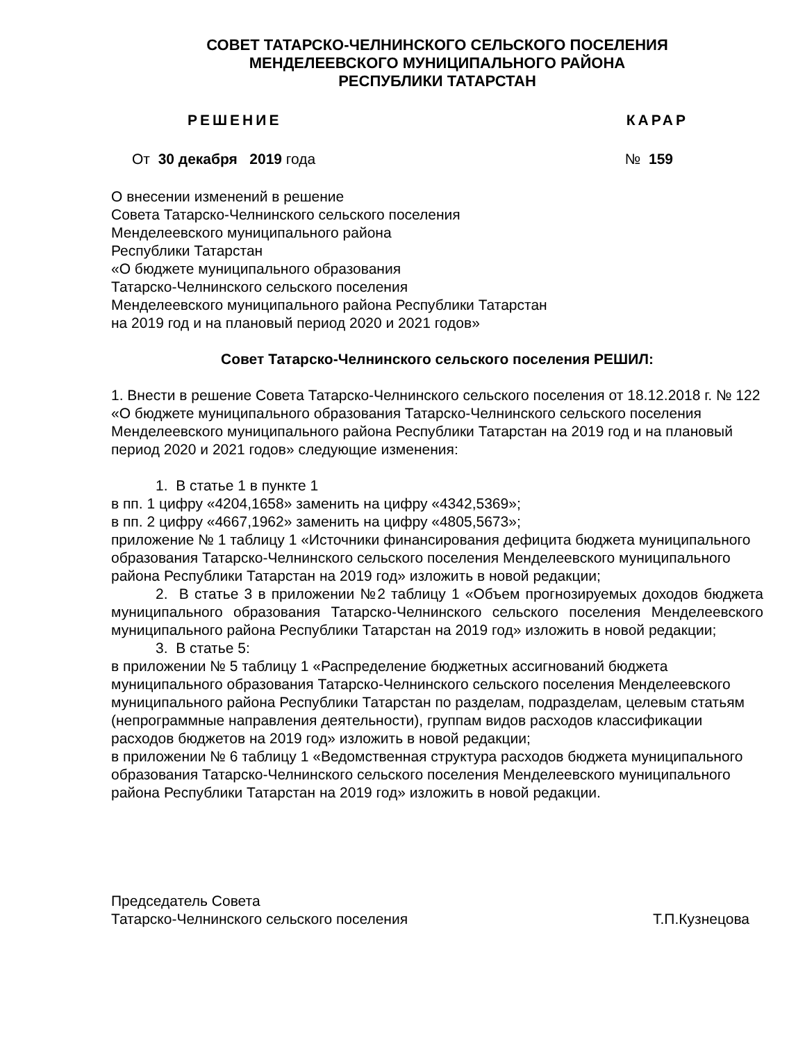СОВЕТ ТАТАРСКО-ЧЕЛНИНСКОГО СЕЛЬСКОГО ПОСЕЛЕНИЯ
МЕНДЕЛЕЕВСКОГО МУНИЦИПАЛЬНОГО РАЙОНА
РЕСПУБЛИКИ ТАТАРСТАН
РЕШЕНИЕ КАРАР
От 30 декабря 2019 года № 159
О внесении изменений в решение
Совета Татарско-Челнинского сельского поселения
Менделеевского муниципального района
Республики Татарстан
«О бюджете муниципального образования
Татарско-Челнинского сельского поселения
Менделеевского муниципального района Республики Татарстан
на 2019 год и на плановый период 2020 и 2021 годов»
Совет Татарско-Челнинского сельского поселения РЕШИЛ:
1. Внести в решение Совета Татарско-Челнинского сельского поселения от 18.12.2018 г. № 122 «О бюджете муниципального образования Татарско-Челнинского сельского поселения Менделеевского муниципального района Республики Татарстан на 2019 год и на плановый период 2020 и 2021 годов» следующие изменения:
1. В статье 1 в пункте 1
в пп. 1 цифру «4204,1658» заменить на цифру «4342,5369»;
в пп. 2 цифру «4667,1962» заменить на цифру «4805,5673»;
приложение № 1 таблицу 1 «Источники финансирования дефицита бюджета муниципального образования Татарско-Челнинского сельского поселения Менделеевского муниципального района Республики Татарстан на 2019 год» изложить в новой редакции;
2. В статье 3 в приложении №2 таблицу 1 «Объем прогнозируемых доходов бюджета муниципального образования Татарско-Челнинского сельского поселения Менделеевского муниципального района Республики Татарстан на 2019 год» изложить в новой редакции;
3. В статье 5:
в приложении № 5 таблицу 1 «Распределение бюджетных ассигнований бюджета муниципального образования Татарско-Челнинского сельского поселения Менделеевского муниципального района Республики Татарстан по разделам, подразделам, целевым статьям (непрограммные направления деятельности), группам видов расходов классификации расходов бюджетов на 2019 год» изложить в новой редакции;
в приложении № 6 таблицу 1 «Ведомственная структура расходов бюджета муниципального образования Татарско-Челнинского сельского поселения Менделеевского муниципального района Республики Татарстан на 2019 год» изложить в новой редакции.
Председатель Совета
Татарско-Челнинского сельского поселения Т.П.Кузнецова